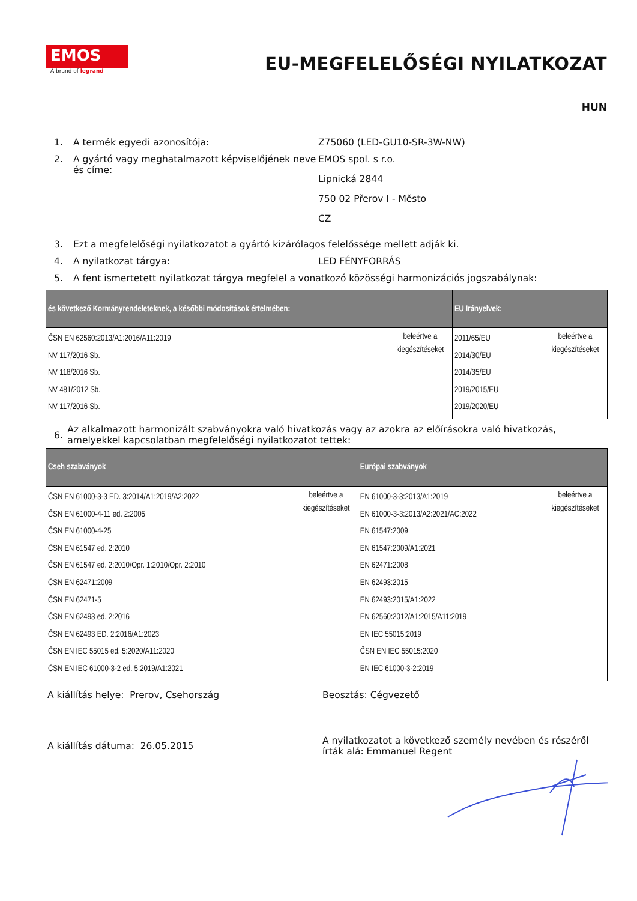EMOS
A brand of legrand
EU-MEGFELELŐSÉGI NYILATKOZAT
HUN
1. A termék egyedi azonosítója: Z75060 (LED-GU10-SR-3W-NW)
2. A gyártó vagy meghatalmazott képviselőjének neve és címe:
EMOS spol. s r.o.
Lipnická 2844
750 02 Přerov I - Město
CZ
3. Ezt a megfelelőségi nyilatkozatot a gyártó kizárólagos felelőssége mellett adják ki.
4. A nyilatkozat tárgya: LED FÉNYFORRÁS
5. A fent ismertetett nyilatkozat tárgya megfelel a vonatkozó közösségi harmonizációs jogszabálynak:
| és következő Kormányrendeleteknek, a későbbi módosítások értelmében: | | EU Irányelvek: | |
| --- | --- | --- | --- |
| ČSN EN 62560:2013/A1:2016/A11:2019 NV 117/2016 Sb. NV 118/2016 Sb. NV 481/2012 Sb. NV 117/2016 Sb. | beleértve a kiegészítéseket | 2011/65/EU 2014/30/EU 2014/35/EU 2019/2015/EU 2019/2020/EU | beleértve a kiegészítéseket |
6.
Az alkalmazott harmonizált szabványokra való hivatkozás vagy az azokra az előírásokra való hivatkozás, amelyekkel kapcsolatban megfelelőségi nyilatkozatot tettek:
| Cseh szabványok | | Európai szabványok | |
| --- | --- | --- | --- |
| ČSN EN 61000-3-3 ED. 3:2014/A1:2019/A2:2022 ČSN EN 61000-4-11 ed. 2:2005 ČSN EN 61000-4-25 ČSN EN 61547 ed. 2:2010 ČSN EN 61547 ed. 2:2010/Opr. 1:2010/Opr. 2:2010 ČSN EN 62471:2009 ČSN EN 62471-5 ČSN EN 62493 ed. 2:2016 ČSN EN 62493 ED. 2:2016/A1:2023 ČSN EN IEC 55015 ed. 5:2020/A11:2020 ČSN EN IEC 61000-3-2 ed. 5:2019/A1:2021 | beleértve a kiegészítéseket | EN 61000-3-3:2013/A1:2019 EN 61000-3-3:2013/A2:2021/AC:2022 EN 61547:2009 EN 61547:2009/A1:2021 EN 62471:2008 EN 62493:2015 EN 62493:2015/A1:2022 EN 62560:2012/A1:2015/A11:2019 EN IEC 55015:2019 ČSN EN IEC 55015:2020 EN IEC 61000-3-2:2019 | beleértve a kiegészítéseket |
A kiállítás helye: Prerov, Csehország Beosztás: Cégvezető
A kiállítás dátuma: 26.05.2015
A nyilatkozatot a következő személy nevében és részéről írták alá: Emmanuel Regent